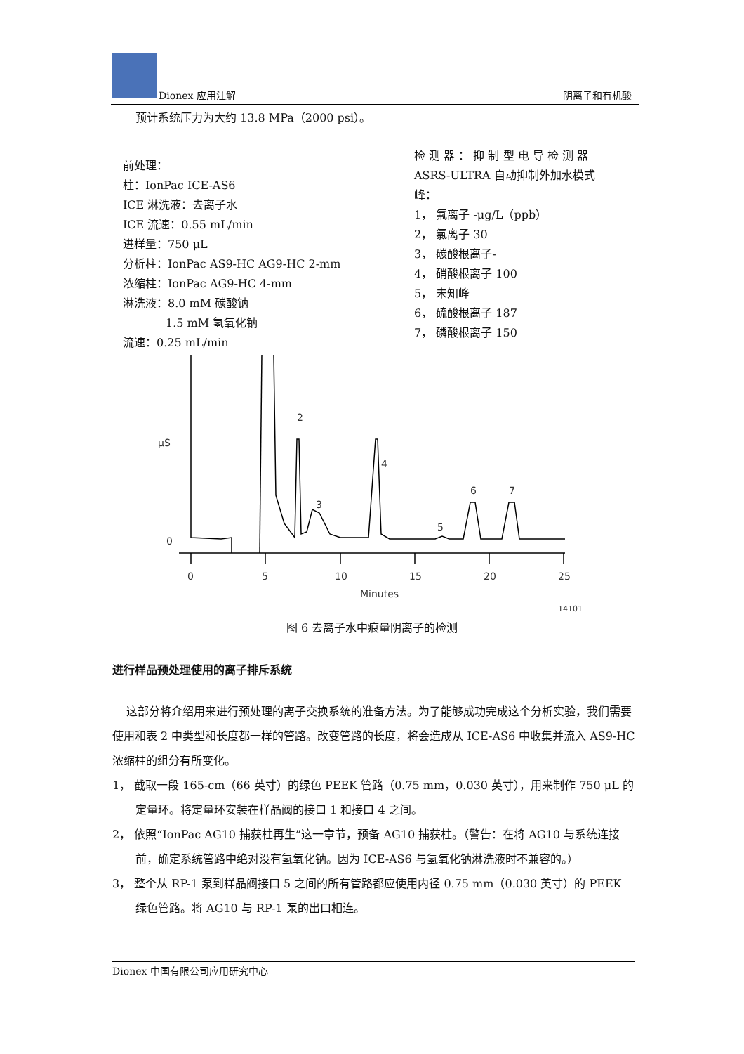Dionex 应用注解 阴离子和有机酸
预计系统压力为大约 13.8 MPa（2000 psi）。
前处理：
柱：IonPac ICE-AS6
ICE 淋洗液：去离子水
ICE 流速：0.55 mL/min
进样量：750 μL
分析柱：IonPac AS9-HC AG9-HC 2-mm
浓缩柱：IonPac AG9-HC 4-mm
淋洗液：8.0 mM 碳酸钠
1.5 mM 氢氧化钠
流速：0.25 mL/min
检 测 器 ： 抑 制 型 电 导 检 测 器
ASRS-ULTRA 自动抑制外加水模式
峰：
1， 氟离子 -μg/L（ppb）
2， 氯离子 30
3， 碳酸根离子-
4， 硝酸根离子 100
5， 未知峰
6， 硫酸根离子 187
7， 磷酸根离子 150
µS
0
0
5
10
15
20
25
Minutes
14101
2
3
4
5
6
7
图 6 去离子水中痕量阴离子的检测
进行样品预处理使用的离子排斥系统
这部分将介绍用来进行预处理的离子交换系统的准备方法。为了能够成功完成这个分析实验，我们需要使用和表 2 中类型和长度都一样的管路。改变管路的长度，将会造成从 ICE-AS6 中收集并流入 AS9-HC 浓缩柱的组分有所变化。
1， 截取一段 165-cm（66 英寸）的绿色 PEEK 管路（0.75 mm，0.030 英寸），用来制作 750 μL 的定量环。将定量环安装在样品阀的接口 1 和接口 4 之间。
2， 依照“IonPac AG10 捕获柱再生”这一章节，预备 AG10 捕获柱。（警告：在将 AG10 与系统连接前，确定系统管路中绝对没有氢氧化钠。因为 ICE-AS6 与氢氧化钠淋洗液时不兼容的。）
3， 整个从 RP-1 泵到样品阀接口 5 之间的所有管路都应使用内径 0.75 mm（0.030 英寸）的 PEEK 绿色管路。将 AG10 与 RP-1 泵的出口相连。
Dionex 中国有限公司应用研究中心